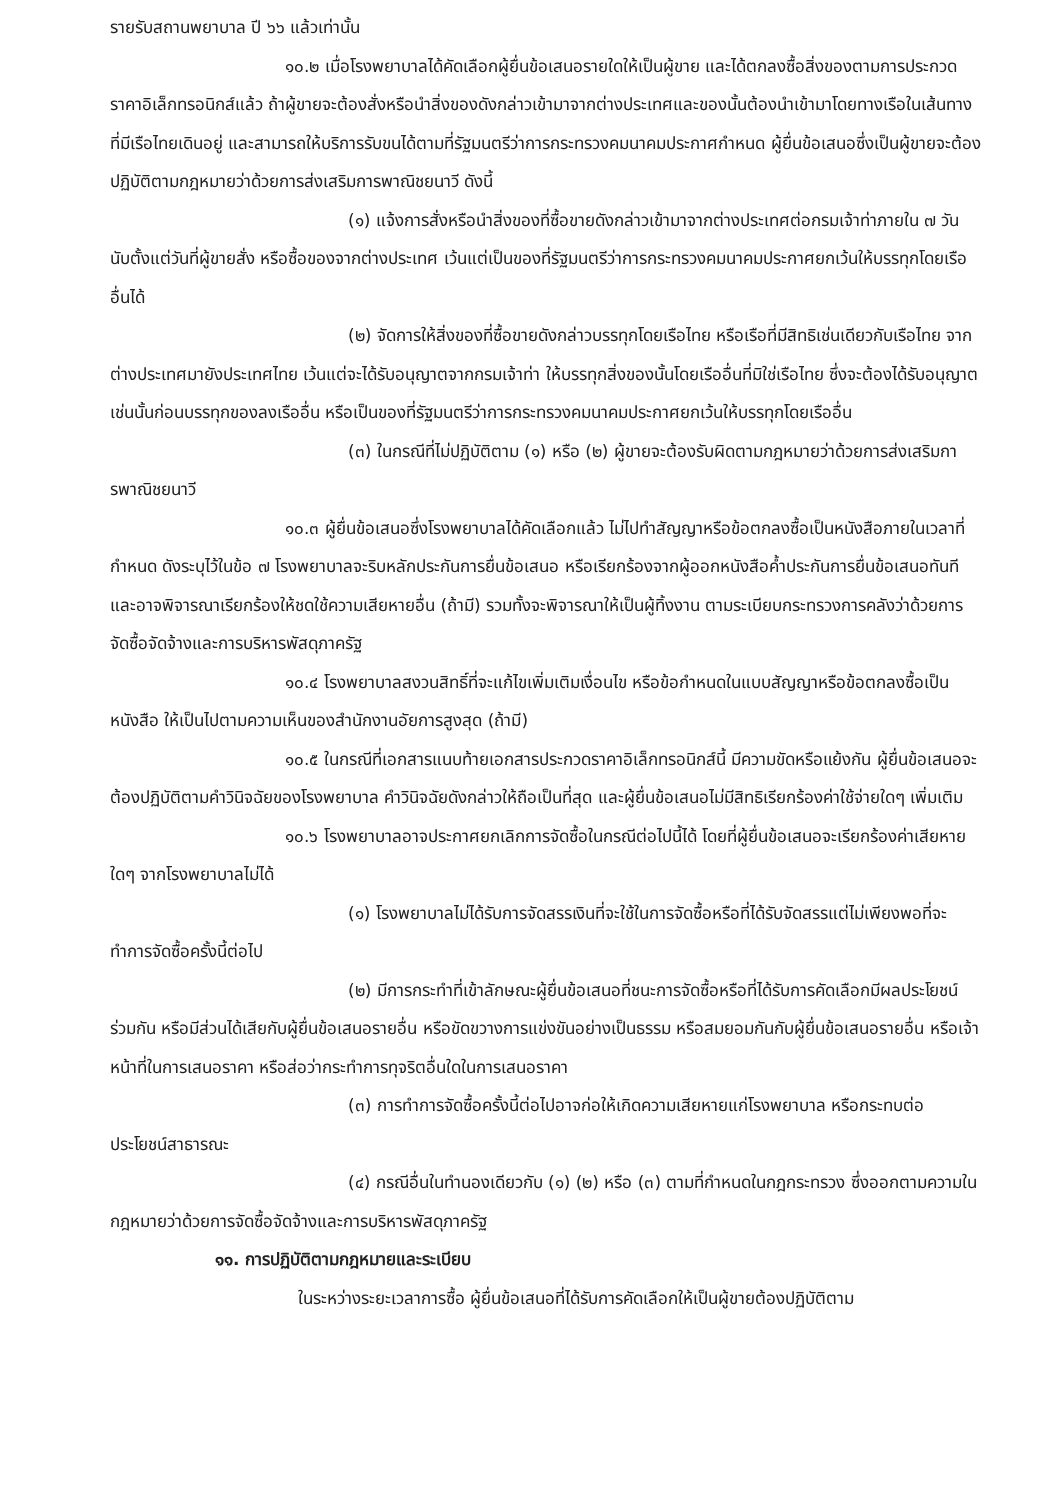รายรับสถานพยาบาล ปี ๖๖ แล้วเท่านั้น
๑๐.๒ เมื่อโรงพยาบาลได้คัดเลือกผู้ยื่นข้อเสนอรายใดให้เป็นผู้ขาย และได้ตกลงซื้อสิ่งของตามการประกวดราคาอิเล็กทรอนิกส์แล้ว ถ้าผู้ขายจะต้องสั่งหรือนำสิ่งของดังกล่าวเข้ามาจากต่างประเทศและของนั้นต้องนำเข้ามาโดยทางเรือในเส้นทางที่มีเรือไทยเดินอยู่ และสามารถให้บริการรับขนได้ตามที่รัฐมนตรีว่าการกระทรวงคมนาคมประกาศกำหนด ผู้ยื่นข้อเสนอซึ่งเป็นผู้ขายจะต้องปฏิบัติตามกฎหมายว่าด้วยการส่งเสริมการพาณิชยนาวี ดังนี้
(๑) แจ้งการสั่งหรือนำสิ่งของที่ซื้อขายดังกล่าวเข้ามาจากต่างประเทศต่อกรมเจ้าท่าภายใน ๗ วัน นับตั้งแต่วันที่ผู้ขายสั่ง หรือซื้อของจากต่างประเทศ เว้นแต่เป็นของที่รัฐมนตรีว่าการกระทรวงคมนาคมประกาศยกเว้นให้บรรทุกโดยเรืออื่นได้
(๒) จัดการให้สิ่งของที่ซื้อขายดังกล่าวบรรทุกโดยเรือไทย หรือเรือที่มีสิทธิเช่นเดียวกับเรือไทย จากต่างประเทศมายังประเทศไทย เว้นแต่จะได้รับอนุญาตจากกรมเจ้าท่า ให้บรรทุกสิ่งของนั้นโดยเรืออื่นที่มิใช่เรือไทย ซึ่งจะต้องได้รับอนุญาตเช่นนั้นก่อนบรรทุกของลงเรืออื่น หรือเป็นของที่รัฐมนตรีว่าการกระทรวงคมนาคมประกาศยกเว้นให้บรรทุกโดยเรืออื่น
(๓) ในกรณีที่ไม่ปฏิบัติตาม (๑) หรือ (๒) ผู้ขายจะต้องรับผิดตามกฎหมายว่าด้วยการส่งเสริมการพาณิชยนาวี
๑๐.๓ ผู้ยื่นข้อเสนอซึ่งโรงพยาบาลได้คัดเลือกแล้ว ไม่ไปทำสัญญาหรือข้อตกลงซื้อเป็นหนังสือภายในเวลาที่กำหนด ดังระบุไว้ในข้อ ๗ โรงพยาบาลจะริบหลักประกันการยื่นข้อเสนอ หรือเรียกร้องจากผู้ออกหนังสือค้ำประกันการยื่นข้อเสนอทันที และอาจพิจารณาเรียกร้องให้ชดใช้ความเสียหายอื่น (ถ้ามี) รวมทั้งจะพิจารณาให้เป็นผู้ทิ้งงาน ตามระเบียบกระทรวงการคลังว่าด้วยการจัดซื้อจัดจ้างและการบริหารพัสดุภาครัฐ
๑๐.๔ โรงพยาบาลสงวนสิทธิ์ที่จะแก้ไขเพิ่มเติมเงื่อนไข หรือข้อกำหนดในแบบสัญญาหรือข้อตกลงซื้อเป็นหนังสือ ให้เป็นไปตามความเห็นของสำนักงานอัยการสูงสุด (ถ้ามี)
๑๐.๕ ในกรณีที่เอกสารแนบท้ายเอกสารประกวดราคาอิเล็กทรอนิกส์นี้ มีความขัดหรือแย้งกัน ผู้ยื่นข้อเสนอจะต้องปฏิบัติตามคำวินิจฉัยของโรงพยาบาล คำวินิจฉัยดังกล่าวให้ถือเป็นที่สุด และผู้ยื่นข้อเสนอไม่มีสิทธิเรียกร้องค่าใช้จ่ายใดๆ เพิ่มเติม
๑๐.๖ โรงพยาบาลอาจประกาศยกเลิกการจัดซื้อในกรณีต่อไปนี้ได้ โดยที่ผู้ยื่นข้อเสนอจะเรียกร้องค่าเสียหายใดๆ จากโรงพยาบาลไม่ได้
(๑) โรงพยาบาลไม่ได้รับการจัดสรรเงินที่จะใช้ในการจัดซื้อหรือที่ได้รับจัดสรรแต่ไม่เพียงพอที่จะทำการจัดซื้อครั้งนี้ต่อไป
(๒) มีการกระทำที่เข้าลักษณะผู้ยื่นข้อเสนอที่ชนะการจัดซื้อหรือที่ได้รับการคัดเลือกมีผลประโยชน์ร่วมกัน หรือมีส่วนได้เสียกับผู้ยื่นข้อเสนอรายอื่น หรือขัดขวางการแข่งขันอย่างเป็นธรรม หรือสมยอมกันกับผู้ยื่นข้อเสนอรายอื่น หรือเจ้าหน้าที่ในการเสนอราคา หรือส่อว่ากระทำการทุจริตอื่นใดในการเสนอราคา
(๓) การทำการจัดซื้อครั้งนี้ต่อไปอาจก่อให้เกิดความเสียหายแก่โรงพยาบาล หรือกระทบต่อประโยชน์สาธารณะ
(๔) กรณีอื่นในทำนองเดียวกับ (๑) (๒) หรือ (๓) ตามที่กำหนดในกฎกระทรวง ซึ่งออกตามความในกฎหมายว่าด้วยการจัดซื้อจัดจ้างและการบริหารพัสดุภาครัฐ
๑๑. การปฏิบัติตามกฎหมายและระเบียบ
ในระหว่างระยะเวลาการซื้อ ผู้ยื่นข้อเสนอที่ได้รับการคัดเลือกให้เป็นผู้ขายต้องปฏิบัติตาม